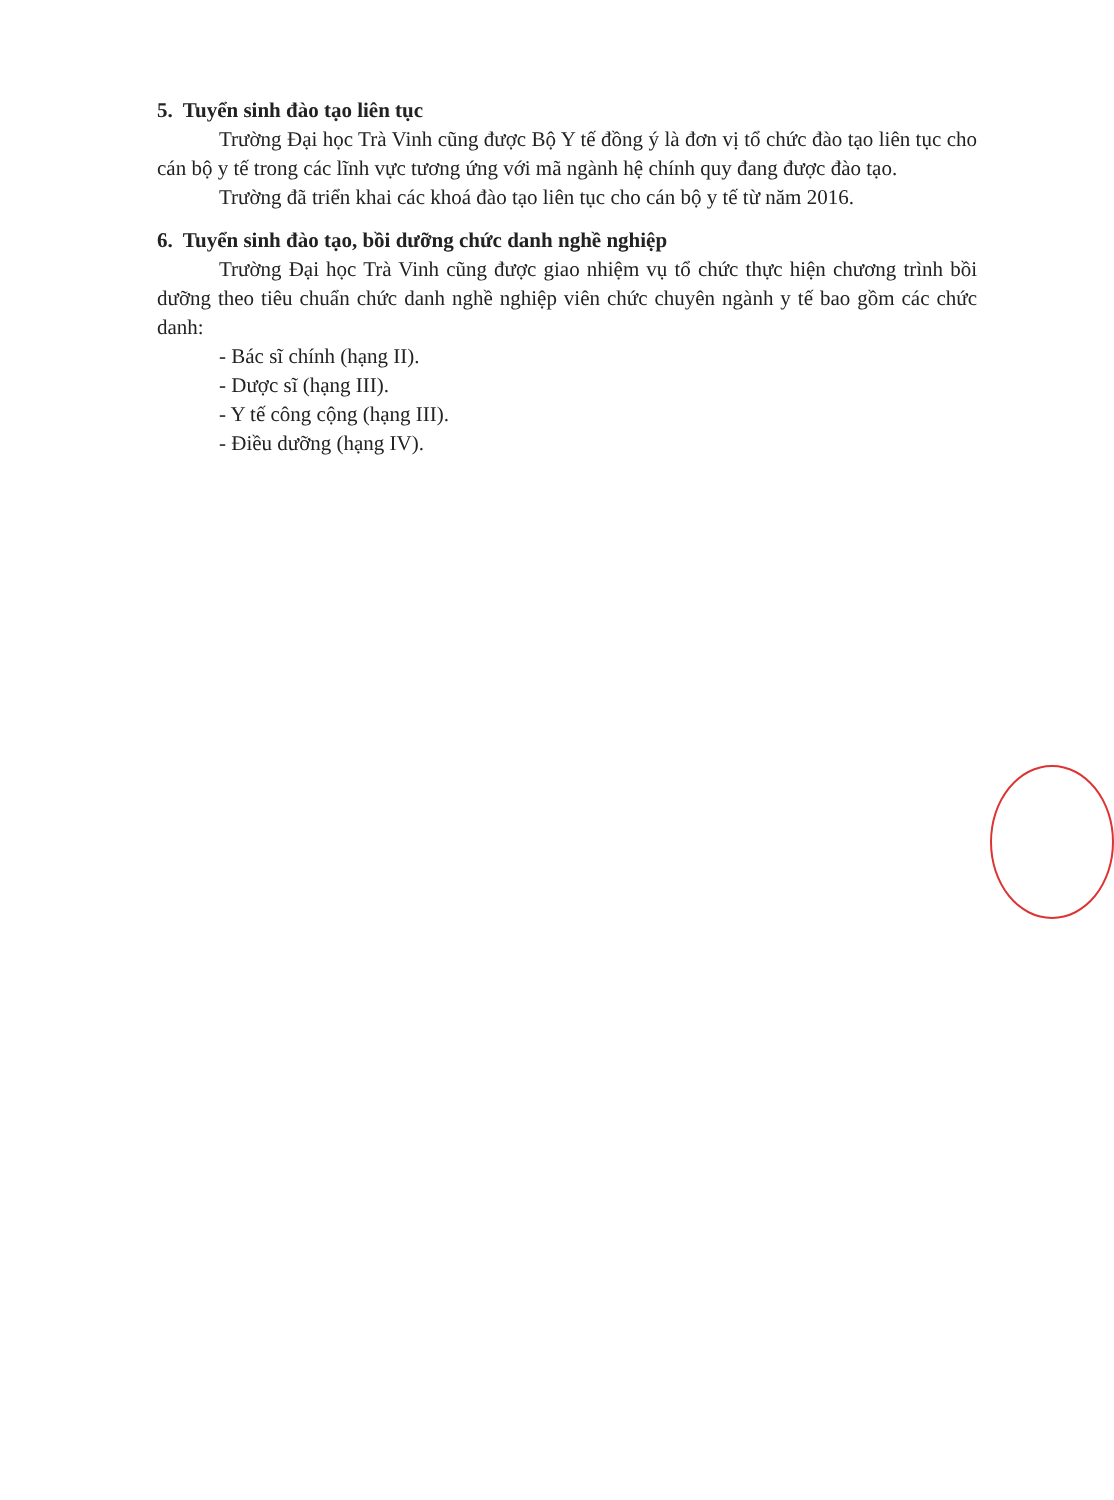5. Tuyển sinh đào tạo liên tục
Trường Đại học Trà Vinh cũng được Bộ Y tế đồng ý là đơn vị tổ chức đào tạo liên tục cho cán bộ y tế trong các lĩnh vực tương ứng với mã ngành hệ chính quy đang được đào tạo.
Trường đã triển khai các khoá đào tạo liên tục cho cán bộ y tế từ năm 2016.
6. Tuyển sinh đào tạo, bồi dưỡng chức danh nghề nghiệp
Trường Đại học Trà Vinh cũng được giao nhiệm vụ tổ chức thực hiện chương trình bồi dưỡng theo tiêu chuẩn chức danh nghề nghiệp viên chức chuyên ngành y tế bao gồm các chức danh:
- Bác sĩ chính (hạng II).
- Dược sĩ (hạng III).
- Y tế công cộng (hạng III).
- Điều dưỡng (hạng IV).